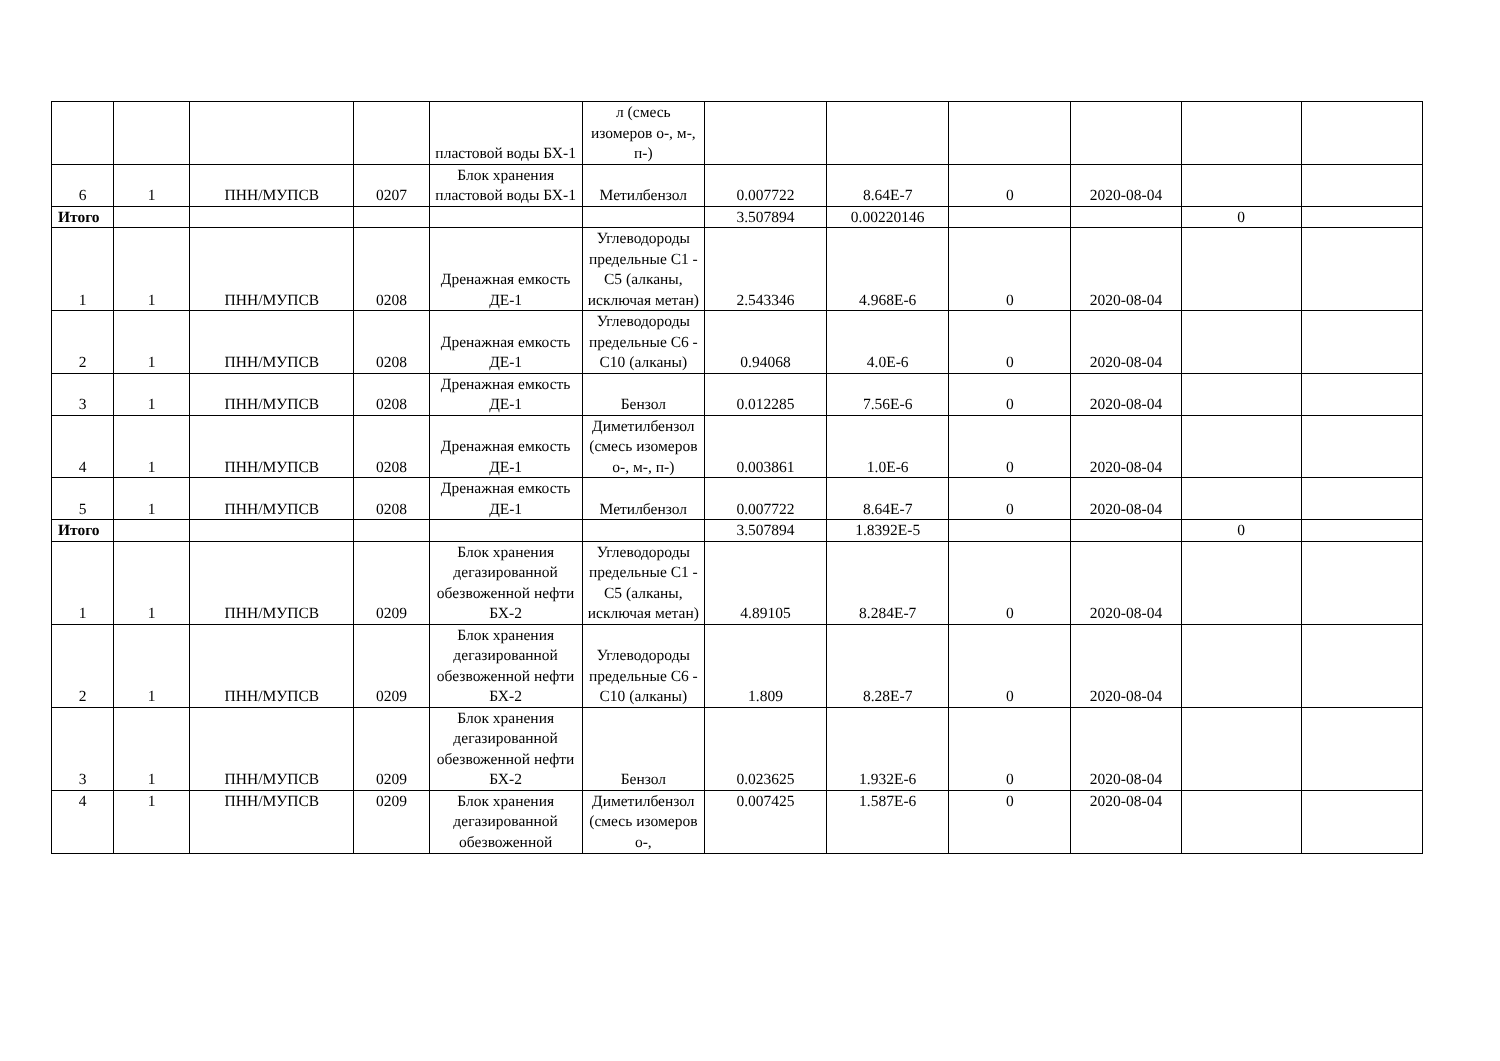| | | | | пластовой воды БХ-1 | л (смесь изомеров о-, м-, п-) | | | | | | |
| 6 | 1 | ПНН/МУПСВ | 0207 | Блок хранения пластовой воды БХ-1 | Метилбензол | 0.007722 | 8.64E-7 | 0 | 2020-08-04 | | |
| Итого | | | | | | 3.507894 | 0.00220146 | | | 0 | |
| 1 | 1 | ПНН/МУПСВ | 0208 | Дренажная емкость ДЕ-1 | Углеводороды предельные С1 - С5 (алканы, исключая метан) | 2.543346 | 4.968E-6 | 0 | 2020-08-04 | | |
| 2 | 1 | ПНН/МУПСВ | 0208 | Дренажная емкость ДЕ-1 | Углеводороды предельные С6 - С10 (алканы) | 0.94068 | 4.0E-6 | 0 | 2020-08-04 | | |
| 3 | 1 | ПНН/МУПСВ | 0208 | Дренажная емкость ДЕ-1 | Бензол | 0.012285 | 7.56E-6 | 0 | 2020-08-04 | | |
| 4 | 1 | ПНН/МУПСВ | 0208 | Дренажная емкость ДЕ-1 | Диметилбензол (смесь изомеров о-, м-, п-) | 0.003861 | 1.0E-6 | 0 | 2020-08-04 | | |
| 5 | 1 | ПНН/МУПСВ | 0208 | Дренажная емкость ДЕ-1 | Метилбензол | 0.007722 | 8.64E-7 | 0 | 2020-08-04 | | |
| Итого | | | | | | 3.507894 | 1.8392E-5 | | | 0 | |
| 1 | 1 | ПНН/МУПСВ | 0209 | Блок хранения дегазированной обезвоженной нефти БХ-2 | Углеводороды предельные С1 - С5 (алканы, исключая метан) | 4.89105 | 8.284E-7 | 0 | 2020-08-04 | | |
| 2 | 1 | ПНН/МУПСВ | 0209 | Блок хранения дегазированной обезвоженной нефти БХ-2 | Углеводороды предельные С6 - С10 (алканы) | 1.809 | 8.28E-7 | 0 | 2020-08-04 | | |
| 3 | 1 | ПНН/МУПСВ | 0209 | Блок хранения дегазированной обезвоженной нефти БХ-2 | Бензол | 0.023625 | 1.932E-6 | 0 | 2020-08-04 | | |
| 4 | 1 | ПНН/МУПСВ | 0209 | Блок хранения дегазированной обезвоженной | Диметилбензол (смесь изомеров о-, | 0.007425 | 1.587E-6 | 0 | 2020-08-04 | | |